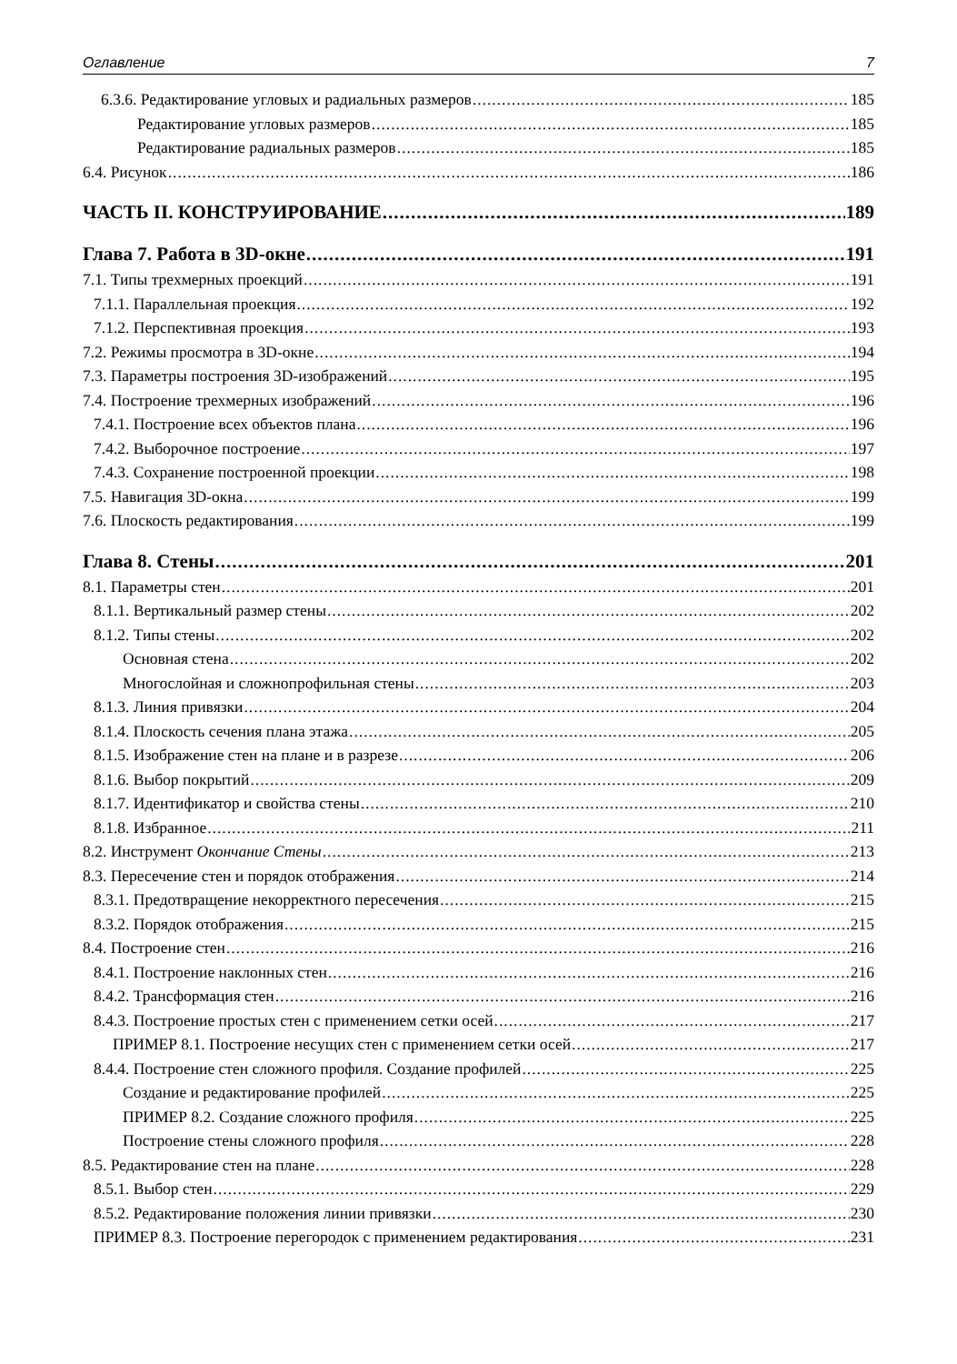Оглавление 7
6.3.6. Редактирование угловых и радиальных размеров 185
Редактирование угловых размеров 185
Редактирование радиальных размеров 185
6.4. Рисунок 186
ЧАСТЬ II. КОНСТРУИРОВАНИЕ 189
Глава 7. Работа в 3D-окне 191
7.1. Типы трехмерных проекций 191
7.1.1. Параллельная проекция 192
7.1.2. Перспективная проекция 193
7.2. Режимы просмотра в 3D-окне 194
7.3. Параметры построения 3D-изображений 195
7.4. Построение трехмерных изображений 196
7.4.1. Построение всех объектов плана 196
7.4.2. Выборочное построение 197
7.4.3. Сохранение построенной проекции 198
7.5. Навигация 3D-окна 199
7.6. Плоскость редактирования 199
Глава 8. Стены 201
8.1. Параметры стен 201
8.1.1. Вертикальный размер стены 202
8.1.2. Типы стены 202
Основная стена 202
Многослойная и сложнопрофильная стены 203
8.1.3. Линия привязки 204
8.1.4. Плоскость сечения плана этажа 205
8.1.5. Изображение стен на плане и в разрезе 206
8.1.6. Выбор покрытий 209
8.1.7. Идентификатор и свойства стены 210
8.1.8. Избранное 211
8.2. Инструмент Окончание Стены 213
8.3. Пересечение стен и порядок отображения 214
8.3.1. Предотвращение некорректного пересечения 215
8.3.2. Порядок отображения 215
8.4. Построение стен 216
8.4.1. Построение наклонных стен 216
8.4.2. Трансформация стен 216
8.4.3. Построение простых стен с применением сетки осей 217
ПРИМЕР 8.1. Построение несущих стен с применением сетки осей 217
8.4.4. Построение стен сложного профиля. Создание профилей 225
Создание и редактирование профилей 225
ПРИМЕР 8.2. Создание сложного профиля 225
Построение стены сложного профиля 228
8.5. Редактирование стен на плане 228
8.5.1. Выбор стен 229
8.5.2. Редактирование положения линии привязки 230
ПРИМЕР 8.3. Построение перегородок с применением редактирования 231